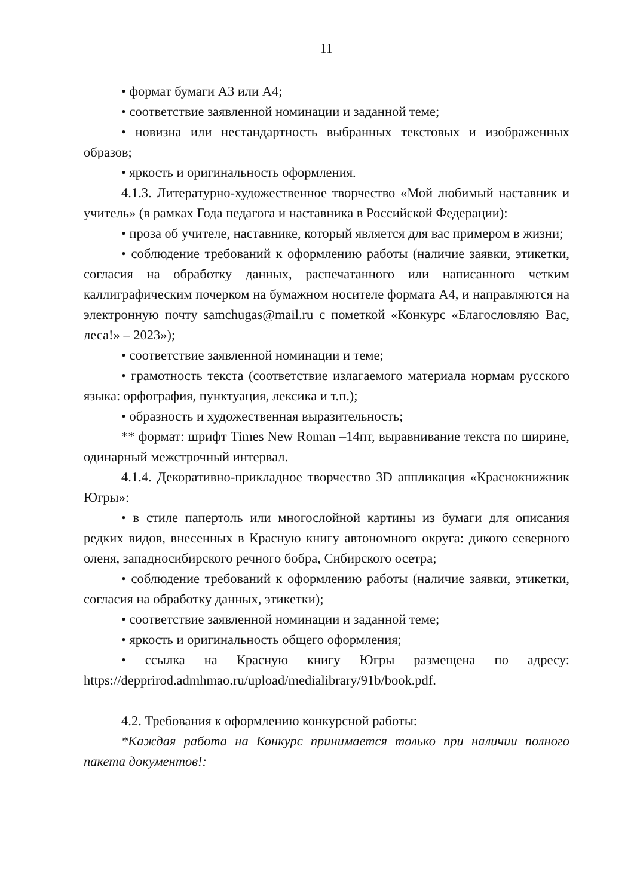11
• формат бумаги А3 или А4;
• соответствие заявленной номинации и заданной теме;
• новизна или нестандартность выбранных текстовых и изображенных образов;
• яркость и оригинальность оформления.
4.1.3. Литературно-художественное творчество «Мой любимый наставник и учитель» (в рамках Года педагога и наставника в Российской Федерации):
• проза об учителе, наставнике, который является для вас примером в жизни;
• соблюдение требований к оформлению работы (наличие заявки, этикетки, согласия на обработку данных, распечатанного или написанного четким каллиграфическим почерком на бумажном носителе формата А4, и направляются на электронную почту samchugas@mail.ru с пометкой «Конкурс «Благословляю Вас, леса!» – 2023»);
• соответствие заявленной номинации и теме;
• грамотность текста (соответствие излагаемого материала нормам русского языка: орфография, пунктуация, лексика и т.п.);
• образность и художественная выразительность;
** формат: шрифт Times New Roman –14пт, выравнивание текста по ширине, одинарный межстрочный интервал.
4.1.4. Декоративно-прикладное творчество 3D аппликация «Краснокнижник Югры»:
• в стиле папертоль или многослойной картины из бумаги для описания редких видов, внесенных в Красную книгу автономного округа: дикого северного оленя, западносибирского речного бобра, Сибирского осетра;
• соблюдение требований к оформлению работы (наличие заявки, этикетки, согласия на обработку данных, этикетки);
• соответствие заявленной номинации и заданной теме;
• яркость и оригинальность общего оформления;
• ссылка на Красную книгу Югры размещена по адресу: https://depprirod.admhmao.ru/upload/medialibrary/91b/book.pdf.
4.2. Требования к оформлению конкурсной работы:
*Каждая работа на Конкурс принимается только при наличии полного пакета документов!: